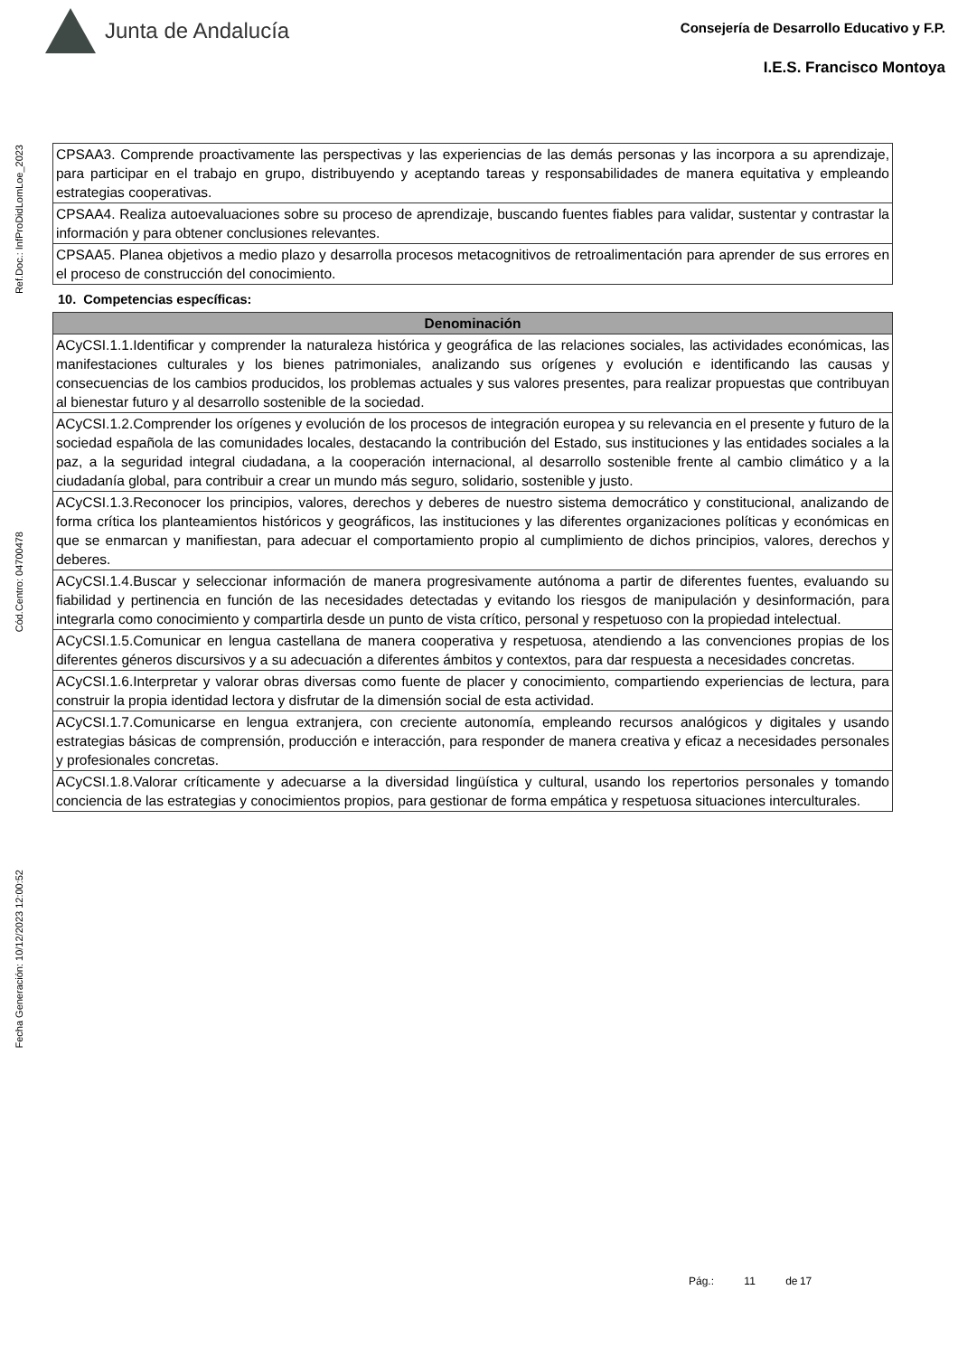Junta de Andalucía
Consejería de Desarrollo Educativo y F.P.
I.E.S. Francisco Montoya
Ref.Doc.: InfProDidLomLoe_2023
Cód.Centro: 04700478
Fecha Generación: 10/12/2023 12:00:52
| CPSAA3. Comprende proactivamente las perspectivas y las experiencias de las demás personas y las incorpora a su aprendizaje, para participar en el trabajo en grupo, distribuyendo y aceptando tareas y responsabilidades de manera equitativa y empleando estrategias cooperativas. |
| CPSAA4. Realiza autoevaluaciones sobre su proceso de aprendizaje, buscando fuentes fiables para validar, sustentar y contrastar la información y para obtener conclusiones relevantes. |
| CPSAA5. Planea objetivos a medio plazo y desarrolla procesos metacognitivos de retroalimentación para aprender de sus errores en el proceso de construcción del conocimiento. |
10. Competencias específicas:
| Denominación |
| --- |
| ACyCSI.1.1.Identificar y comprender la naturaleza histórica y geográfica de las relaciones sociales, las actividades económicas, las manifestaciones culturales y los bienes patrimoniales, analizando sus orígenes y evolución e identificando las causas y consecuencias de los cambios producidos, los problemas actuales y sus valores presentes, para realizar propuestas que contribuyan al bienestar futuro y al desarrollo sostenible de la sociedad. |
| ACyCSI.1.2.Comprender los orígenes y evolución de los procesos de integración europea y su relevancia en el presente y futuro de la sociedad española de las comunidades locales, destacando la contribución del Estado, sus instituciones y las entidades sociales a la paz, a la seguridad integral ciudadana, a la cooperación internacional, al desarrollo sostenible frente al cambio climático y a la ciudadanía global, para contribuir a crear un mundo más seguro, solidario, sostenible y justo. |
| ACyCSI.1.3.Reconocer los principios, valores, derechos y deberes de nuestro sistema democrático y constitucional, analizando de forma crítica los planteamientos históricos y geográficos, las instituciones y las diferentes organizaciones políticas y económicas en que se enmarcan y manifiestan, para adecuar el comportamiento propio al cumplimiento de dichos principios, valores, derechos y deberes. |
| ACyCSI.1.4.Buscar y seleccionar información de manera progresivamente autónoma a partir de diferentes fuentes, evaluando su fiabilidad y pertinencia en función de las necesidades detectadas y evitando los riesgos de manipulación y desinformación, para integrarla como conocimiento y compartirla desde un punto de vista crítico, personal y respetuoso con la propiedad intelectual. |
| ACyCSI.1.5.Comunicar en lengua castellana de manera cooperativa y respetuosa, atendiendo a las convenciones propias de los diferentes géneros discursivos y a su adecuación a diferentes ámbitos y contextos, para dar respuesta a necesidades concretas. |
| ACyCSI.1.6.Interpretar y valorar obras diversas como fuente de placer y conocimiento, compartiendo experiencias de lectura, para construir la propia identidad lectora y disfrutar de la dimensión social de esta actividad. |
| ACyCSI.1.7.Comunicarse en lengua extranjera, con creciente autonomía, empleando recursos analógicos y digitales y usando estrategias básicas de comprensión, producción e interacción, para responder de manera creativa y eficaz a necesidades personales y profesionales concretas. |
| ACyCSI.1.8.Valorar críticamente y adecuarse a la diversidad lingüística y cultural, usando los repertorios personales y tomando conciencia de las estrategias y conocimientos propios, para gestionar de forma empática y respetuosa situaciones interculturales. |
Pág.: 11 de 17